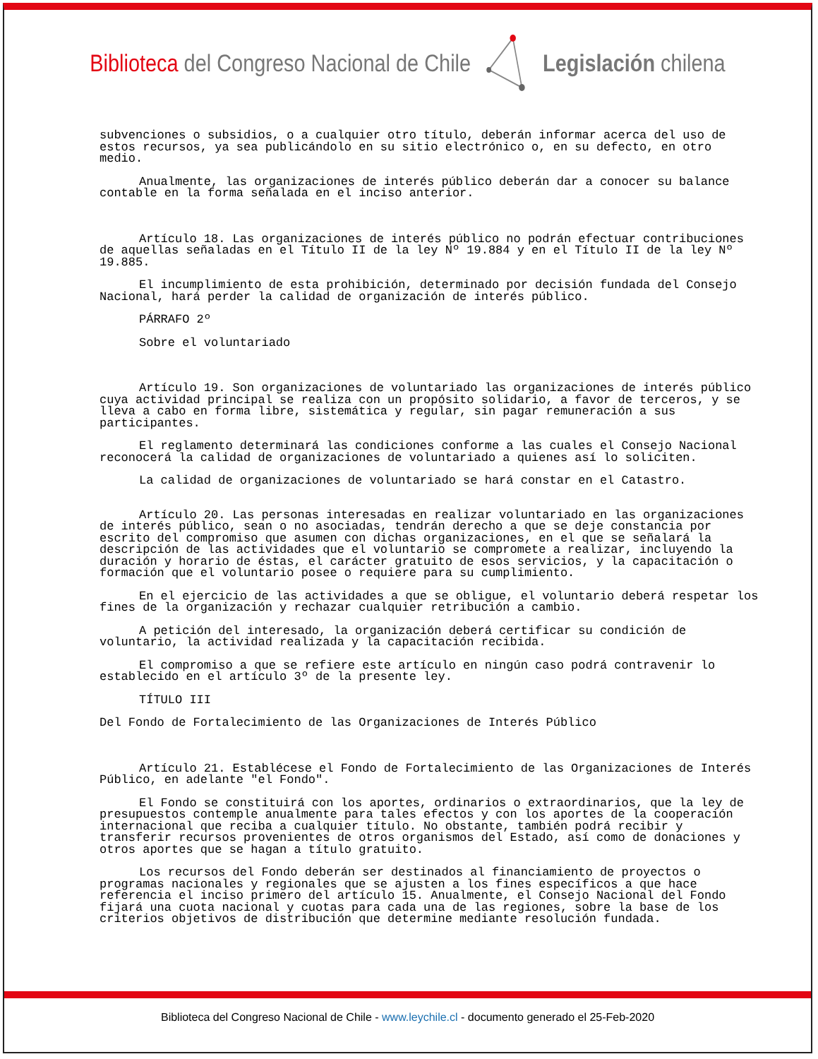Biblioteca del Congreso Nacional de Chile
Legislación chilena
subvenciones o subsidios, o a cualquier otro título, deberán informar acerca del uso de estos recursos, ya sea publicándolo en su sitio electrónico o, en su defecto, en otro medio.
Anualmente, las organizaciones de interés público deberán dar a conocer su balance contable en la forma señalada en el inciso anterior.
Artículo 18. Las organizaciones de interés público no podrán efectuar contribuciones de aquellas señaladas en el Título II de la ley Nº 19.884 y en el Título II de la ley Nº 19.885.
El incumplimiento de esta prohibición, determinado por decisión fundada del Consejo Nacional, hará perder la calidad de organización de interés público.
PÁRRAFO 2º
Sobre el voluntariado
Artículo 19. Son organizaciones de voluntariado las organizaciones de interés público cuya actividad principal se realiza con un propósito solidario, a favor de terceros, y se lleva a cabo en forma libre, sistemática y regular, sin pagar remuneración a sus participantes.
El reglamento determinará las condiciones conforme a las cuales el Consejo Nacional reconocerá la calidad de organizaciones de voluntariado a quienes así lo soliciten.
La calidad de organizaciones de voluntariado se hará constar en el Catastro.
Artículo 20. Las personas interesadas en realizar voluntariado en las organizaciones de interés público, sean o no asociadas, tendrán derecho a que se deje constancia por escrito del compromiso que asumen con dichas organizaciones, en el que se señalará la descripción de las actividades que el voluntario se compromete a realizar, incluyendo la duración y horario de éstas, el carácter gratuito de esos servicios, y la capacitación o formación que el voluntario posee o requiere para su cumplimiento.
En el ejercicio de las actividades a que se obligue, el voluntario deberá respetar los fines de la organización y rechazar cualquier retribución a cambio.
A petición del interesado, la organización deberá certificar su condición de voluntario, la actividad realizada y la capacitación recibida.
El compromiso a que se refiere este artículo en ningún caso podrá contravenir lo establecido en el artículo 3º de la presente ley.
TÍTULO III
Del Fondo de Fortalecimiento de las Organizaciones de Interés Público
Artículo 21. Establécese el Fondo de Fortalecimiento de las Organizaciones de Interés Público, en adelante "el Fondo".
El Fondo se constituirá con los aportes, ordinarios o extraordinarios, que la ley de presupuestos contemple anualmente para tales efectos y con los aportes de la cooperación internacional que reciba a cualquier título. No obstante, también podrá recibir y transferir recursos provenientes de otros organismos del Estado, así como de donaciones y otros aportes que se hagan a título gratuito.
Los recursos del Fondo deberán ser destinados al financiamiento de proyectos o programas nacionales y regionales que se ajusten a los fines específicos a que hace referencia el inciso primero del artículo 15. Anualmente, el Consejo Nacional del Fondo fijará una cuota nacional y cuotas para cada una de las regiones, sobre la base de los criterios objetivos de distribución que determine mediante resolución fundada.
Biblioteca del Congreso Nacional de Chile - www.leychile.cl - documento generado el 25-Feb-2020